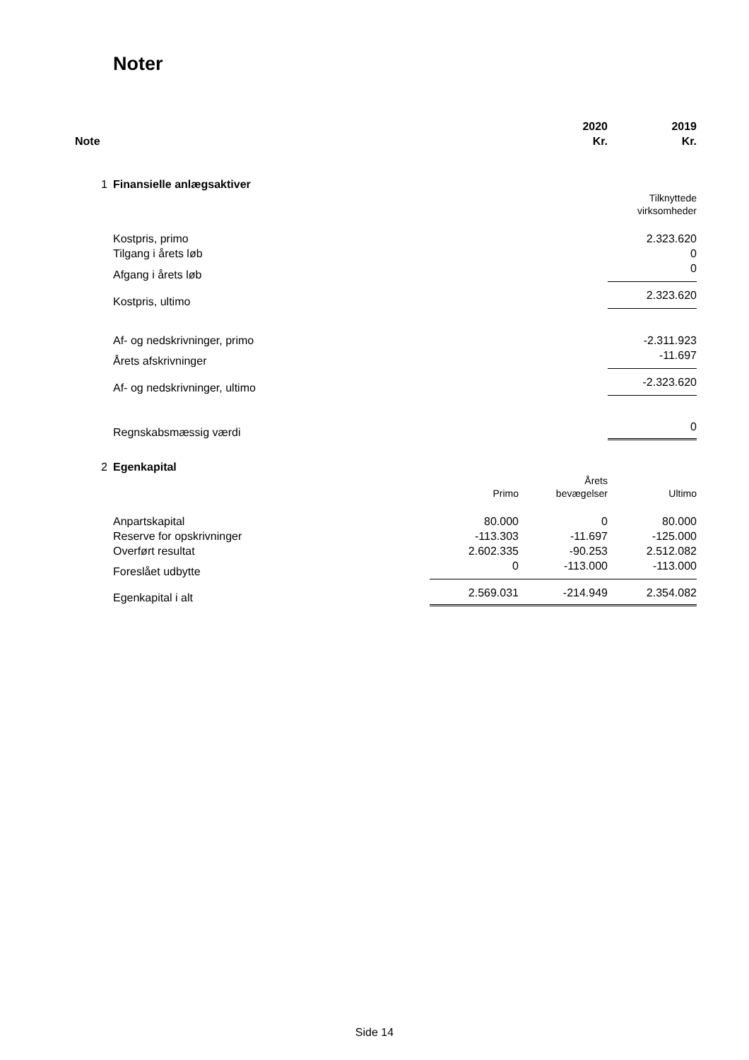Noter
| Note | | | 2020 Kr. | 2019 Kr. |
| --- | --- | --- | --- | --- |
| 1 | Finansielle anlægsaktiver | | | |
| | | | | Tilknyttede virksomheder |
| | Kostpris, primo | | | 2.323.620 |
| | Tilgang i årets løb | | | 0 |
| | Afgang i årets løb | | | 0 |
| | Kostpris, ultimo | | | 2.323.620 |
| | Af- og nedskrivninger, primo | | | -2.311.923 |
| | Årets afskrivninger | | | -11.697 |
| | Af- og nedskrivninger, ultimo | | | -2.323.620 |
| | Regnskabsmæssig værdi | | | 0 |
| 2 | Egenkapital | | | |
| | | Primo | Årets bevægelser | Ultimo |
| | Anpartskapital | 80.000 | 0 | 80.000 |
| | Reserve for opskrivninger | -113.303 | -11.697 | -125.000 |
| | Overført resultat | 2.602.335 | -90.253 | 2.512.082 |
| | Foreslået udbytte | 0 | -113.000 | -113.000 |
| | Egenkapital i alt | 2.569.031 | -214.949 | 2.354.082 |
Side 14